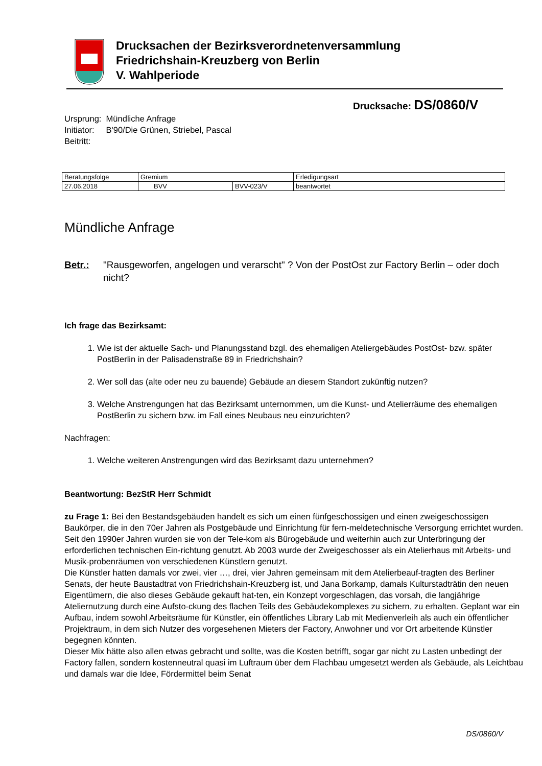Drucksachen der Bezirksverordnetenversammlung
Friedrichshain-Kreuzberg von Berlin
V. Wahlperiode
Drucksache: DS/0860/V
Ursprung: Mündliche Anfrage
Initiator: B'90/Die Grünen, Striebel, Pascal
Beitritt:
| Beratungsfolge | Gremium | | Erledigungsart |
| --- | --- | --- | --- |
| 27.06.2018 | BVV | BVV-023/V | beantwortet |
Mündliche Anfrage
Betr.: "Rausgeworfen, angelogen und verarscht" ? Von der PostOst zur Factory Berlin – oder doch nicht?
Ich frage das Bezirksamt:
1. Wie ist der aktuelle Sach- und Planungsstand bzgl. des ehemaligen Ateliergebäudes PostOst- bzw. später PostBerlin in der Palisadenstraße 89 in Friedrichshain?
2. Wer soll das (alte oder neu zu bauende) Gebäude an diesem Standort zukünftig nutzen?
3. Welche Anstrengungen hat das Bezirksamt unternommen, um die Kunst- und Atelierräume des ehemaligen PostBerlin zu sichern bzw. im Fall eines Neubaus neu einzurichten?
Nachfragen:
1. Welche weiteren Anstrengungen wird das Bezirksamt dazu unternehmen?
Beantwortung: BezStR Herr Schmidt
zu Frage 1: Bei den Bestandsgebäuden handelt es sich um einen fünfgeschossigen und einen zweigeschossigen Baukörper, die in den 70er Jahren als Postgebäude und Einrichtung für fern-meldetechnische Versorgung errichtet wurden. Seit den 1990er Jahren wurden sie von der Tele-kom als Bürogebäude und weiterhin auch zur Unterbringung der erforderlichen technischen Ein-richtung genutzt. Ab 2003 wurde der Zweigeschosser als ein Atelierhaus mit Arbeits- und Musik-probenräumen von verschiedenen Künstlern genutzt.
Die Künstler hatten damals vor zwei, vier …, drei, vier Jahren gemeinsam mit dem Atelierbeauf-tragten des Berliner Senats, der heute Baustadtrat von Friedrichshain-Kreuzberg ist, und Jana Borkamp, damals Kulturstadträtin den neuen Eigentümern, die also dieses Gebäude gekauft hat-ten, ein Konzept vorgeschlagen, das vorsah, die langjährige Ateliernutzung durch eine Aufsto-ckung des flachen Teils des Gebäudekomplexes zu sichern, zu erhalten. Geplant war ein Aufbau, indem sowohl Arbeitsräume für Künstler, ein öffentliches Library Lab mit Medienverleih als auch ein öffentlicher Projektraum, in dem sich Nutzer des vorgesehenen Mieters der Factory, Anwohner und vor Ort arbeitende Künstler begegnen könnten.
Dieser Mix hätte also allen etwas gebracht und sollte, was die Kosten betrifft, sogar gar nicht zu Lasten unbedingt der Factory fallen, sondern kostenneutral quasi im Luftraum über dem Flachbau umgesetzt werden als Gebäude, als Leichtbau und damals war die Idee, Fördermittel beim Senat
DS/0860/V